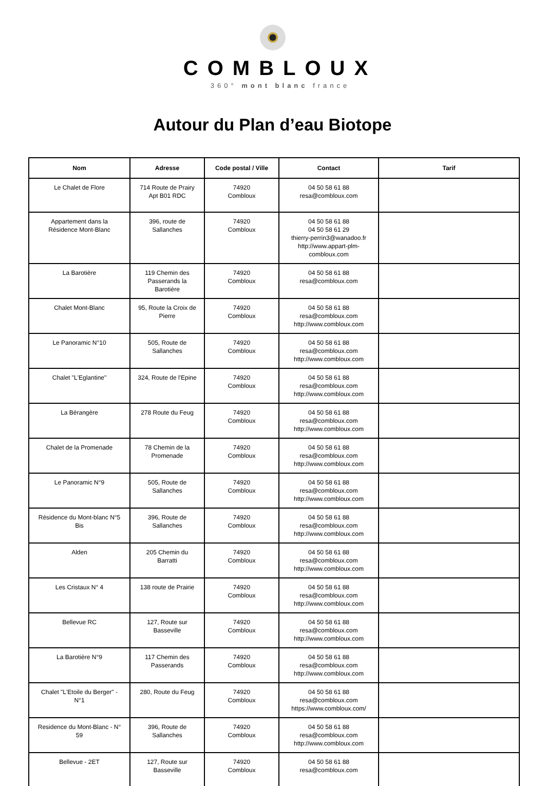COMBLOUX
360° mont blanc france
Autour du Plan d’eau Biotope
| Nom | Adresse | Code postal / Ville | Contact | Tarif |
| --- | --- | --- | --- | --- |
| Le Chalet de Flore | 714 Route de Prairy Apt B01 RDC | 74920 Combloux | 04 50 58 61 88 resa@combloux.com | |
| Appartement dans la Résidence Mont-Blanc | 396, route de Sallanches | 74920 Combloux | 04 50 58 61 88 04 50 58 61 29 thierry-perrin3@wanadoo.fr http://www.appart-plm- combloux.com | |
| La Barotière | 119 Chemin des Passerands la Barotière | 74920 Combloux | 04 50 58 61 88 resa@combloux.com | |
| Chalet Mont-Blanc | 95, Route la Croix de Pierre | 74920 Combloux | 04 50 58 61 88 resa@combloux.com http://www.combloux.com | |
| Le Panoramic N°10 | 505, Route de Sallanches | 74920 Combloux | 04 50 58 61 88 resa@combloux.com http://www.combloux.com | |
| Chalet "L'Eglantine" | 324, Route de l'Epine | 74920 Combloux | 04 50 58 61 88 resa@combloux.com http://www.combloux.com | |
| La Bérangère | 278 Route du Feug | 74920 Combloux | 04 50 58 61 88 resa@combloux.com http://www.combloux.com | |
| Chalet de la Promenade | 78 Chemin de la Promenade | 74920 Combloux | 04 50 58 61 88 resa@combloux.com http://www.combloux.com | |
| Le Panoramic N°9 | 505, Route de Sallanches | 74920 Combloux | 04 50 58 61 88 resa@combloux.com http://www.combloux.com | |
| Résidence du Mont-blanc N°5 Bis | 396, Route de Sallanches | 74920 Combloux | 04 50 58 61 88 resa@combloux.com http://www.combloux.com | |
| Alden | 205 Chemin du Barratti | 74920 Combloux | 04 50 58 61 88 resa@combloux.com http://www.combloux.com | |
| Les Cristaux N° 4 | 138 route de Prairie | 74920 Combloux | 04 50 58 61 88 resa@combloux.com http://www.combloux.com | |
| Bellevue RC | 127, Route sur Basseville | 74920 Combloux | 04 50 58 61 88 resa@combloux.com http://www.combloux.com | |
| La Barotière N°9 | 117 Chemin des Passerands | 74920 Combloux | 04 50 58 61 88 resa@combloux.com http://www.combloux.com | |
| Chalet "L'Etoile du Berger" - N°1 | 280, Route du Feug | 74920 Combloux | 04 50 58 61 88 resa@combloux.com https://www.combloux.com/ | |
| Residence du Mont-Blanc - N° 59 | 396, Route de Sallanches | 74920 Combloux | 04 50 58 61 88 resa@combloux.com http://www.combloux.com | |
| Bellevue - 2ET | 127, Route sur Basseville | 74920 Combloux | 04 50 58 61 88 resa@combloux.com | |